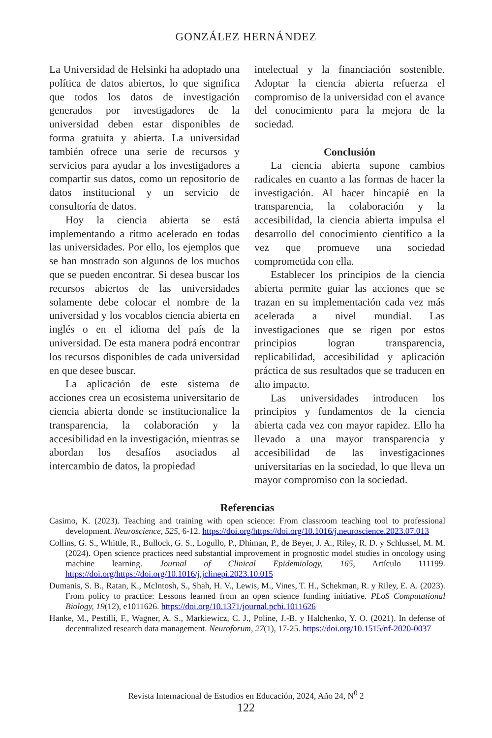GONZÁLEZ HERNÁNDEZ
La Universidad de Helsinki ha adoptado una política de datos abiertos, lo que significa que todos los datos de investigación generados por investigadores de la universidad deben estar disponibles de forma gratuita y abierta. La universidad también ofrece una serie de recursos y servicios para ayudar a los investigadores a compartir sus datos, como un repositorio de datos institucional y un servicio de consultoría de datos.
Hoy la ciencia abierta se está implementando a ritmo acelerado en todas las universidades. Por ello, los ejemplos que se han mostrado son algunos de los muchos que se pueden encontrar. Si desea buscar los recursos abiertos de las universidades solamente debe colocar el nombre de la universidad y los vocablos ciencia abierta en inglés o en el idioma del país de la universidad. De esta manera podrá encontrar los recursos disponibles de cada universidad en que desee buscar.
La aplicación de este sistema de acciones crea un ecosistema universitario de ciencia abierta donde se institucionalice la transparencia, la colaboración y la accesibilidad en la investigación, mientras se abordan los desafíos asociados al intercambio de datos, la propiedad
intelectual y la financiación sostenible. Adoptar la ciencia abierta refuerza el compromiso de la universidad con el avance del conocimiento para la mejora de la sociedad.
Conclusión
La ciencia abierta supone cambios radicales en cuanto a las formas de hacer la investigación. Al hacer hincapié en la transparencia, la colaboración y la accesibilidad, la ciencia abierta impulsa el desarrollo del conocimiento científico a la vez que promueve una sociedad comprometida con ella.
Establecer los principios de la ciencia abierta permite guiar las acciones que se trazan en su implementación cada vez más acelerada a nivel mundial. Las investigaciones que se rigen por estos principios logran transparencia, replicabilidad, accesibilidad y aplicación práctica de sus resultados que se traducen en alto impacto.
Las universidades introducen los principios y fundamentos de la ciencia abierta cada vez con mayor rapidez. Ello ha llevado a una mayor transparencia y accesibilidad de las investigaciones universitarias en la sociedad, lo que lleva un mayor compromiso con la sociedad.
Referencias
Casimo, K. (2023). Teaching and training with open science: From classroom teaching tool to professional development. Neuroscience, 525, 6-12. https://doi.org/https://doi.org/10.1016/j.neuroscience.2023.07.013
Collins, G. S., Whittle, R., Bullock, G. S., Logullo, P., Dhiman, P., de Beyer, J. A., Riley, R. D. y Schlussel, M. M. (2024). Open science practices need substantial improvement in prognostic model studies in oncology using machine learning. Journal of Clinical Epidemiology, 165, Artículo 111199. https://doi.org/https://doi.org/10.1016/j.jclinepi.2023.10.015
Dumanis, S. B., Ratan, K., McIntosh, S., Shah, H. V., Lewis, M., Vines, T. H., Schekman, R. y Riley, E. A. (2023). From policy to practice: Lessons learned from an open science funding initiative. PLoS Computational Biology, 19(12), e1011626. https://doi.org/10.1371/journal.pcbi.1011626
Hanke, M., Pestilli, F., Wagner, A. S., Markiewicz, C. J., Poline, J.-B. y Halchenko, Y. O. (2021). In defense of decentralized research data management. Neuroforum, 27(1), 17-25. https://doi.org/10.1515/nf-2020-0037
Revista Internacional de Estudios en Educación, 2024, Año 24, N<sup>0</sup> 2
122